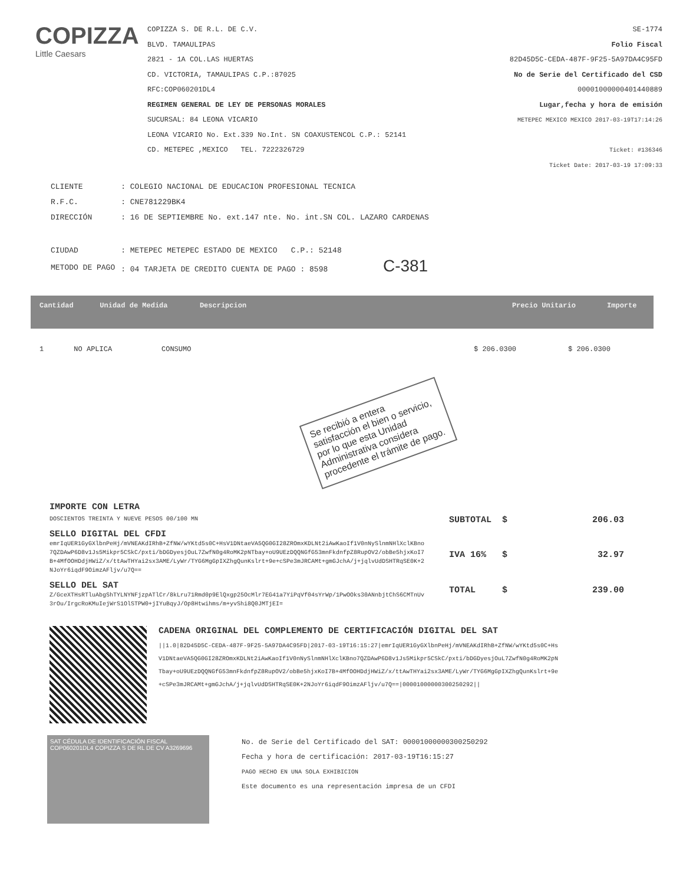COPIZZA
Little Caesars
COPIZZA S. DE R.L. DE C.V.
BLVD. TAMAULIPAS
2821 - 1A COL.LAS HUERTAS
CD. VICTORIA, TAMAULIPAS C.P.:87025
RFC:COP060201DL4
REGIMEN GENERAL DE LEY DE PERSONAS MORALES
SUCURSAL: 84 LEONA VICARIO
LEONA VICARIO No. Ext.339 No.Int. SN COAXUSTENCOL C.P.: 52141
CD. METEPEC ,MEXICO TEL. 7222326729
SE-1774
Folio Fiscal
82D45D5C-CEDA-487F-9F25-5A97DA4C95FD
No de Serie del Certificado del CSD
00001000000401440889
Lugar,fecha y hora de emisión
METEPEC MEXICO MEXICO 2017-03-19T17:14:26
Ticket: #136346
Ticket Date: 2017-03-19 17:09:33
| CLIENTE | : COLEGIO NACIONAL DE EDUCACION PROFESIONAL TECNICA |
| R.F.C. | : CNE781229BK4 |
| DIRECCIÓN | : 16 DE SEPTIEMBRE No. ext.147 nte. No. int.SN COL. LAZARO CARDENAS |
| CIUDAD | : METEPEC METEPEC ESTADO DE MEXICO C.P.: 52148 |
| METODO DE PAGO | : 04 TARJETA DE CREDITO CUENTA DE PAGO : 8598 C-381 |
| Cantidad | Unidad de Medida | Descripcion | Precio Unitario | Importe |
| --- | --- | --- | --- | --- |
| 1 | NO APLICA | CONSUMO | $ 206.0300 | $ 206.0300 |
Se recibió a entera satisfacción el bien o servicio, por lo que esta Unidad Administrativa considera procedente el trámite de pago.
IMPORTE CON LETRA
DOSCIENTOS TREINTA Y NUEVE PESOS 00/100 MN
SELLO DIGITAL DEL CFDI
emrIqUER1GyGXlbnPeHj/mVNEAKdIRhB+ZfNW/wYKtd5s0C+HsV1DNtaeVA5QG0GI28ZROmxKDLNt2iAwKaoIf1V0nNySlnmNHlXclKBno7QZDAwP6D8v1Js5Mikpr5CSkC/pxti/bDGDyesjOuL7ZwfN0g4RoMK2pNTbay+oU9UEzDQQNGfG53mnFkdnfpZ8RupOV2/obBe5hjxKoI7B+4MfOOHDdjHWiZ/x/ttAwTHYai2sx3AME/LyWr/TYG6MgGpIXZhgQunKslrt+9e+cSPe3mJRCAMt+gmGJchA/j+jqlvUdDSHTRqSE0K+2NJoYr6iqdF9OimzAFljv/u7Q==
SELLO DEL SAT
Z/GceXTHsRTluAbgShTYLNYNFjzpATlCr/8kLru71Rmd0p9ElQxgp25OcMlr7EG41a7YiPqVf04sYrWp/1PwOOks30ANnbjtChS6CMTnUv3rOu/IrgcRoKMuIejWrS1OlSTPW0+jIYuBqyJ/Op8Htwihms/m+yvShi8Q0JMTjEI=
| SUBTOTAL | $ | 206.03 |
| IVA 16% | $ | 32.97 |
| TOTAL | $ | 239.00 |
CADENA ORIGINAL DEL COMPLEMENTO DE CERTIFICACIÓN DIGITAL DEL SAT
||1.0|82D45D5C-CEDA-487F-9F25-5A97DA4C95FD|2017-03-19T16:15:27|emrIqUER1GyGXlbnPeHj/mVNEAKdIRhB+ZfNW/wYKtd5s0C+HsV1DNtaeVA5QG0GI28ZROmxKDLNt2iAwKaoIf1V0nNySlnmNHlXclKBno7QZDAwP6D8v1Js5Mikpr5CSkC/pxti/bDGDyesjOuL7ZwfN0g4RoMK2pNTbay+oU9UEzDQQNGfG53mnFkdnfpZ8RupOV2/obBe5hjxKoI7B+4MfOOHDdjHWiZ/x/ttAwTHYai2sx3AME/LyWr/TYG6MgGpIXZhgQunKslrt+9e+cSPe3mJRCAMt+gmGJchA/j+jqlvUdDSHTRqSE0K+2NJoYr6iqdF9OimzAFljv/u7Q==|00001000000300250292||
SAT CÉDULA DE IDENTIFICACIÓN FISCAL COP060201DL4 COPIZZA S DE RL DE CV A3269696
No. de Serie del Certificado del SAT: 00001000000300250292
Fecha y hora de certificación: 2017-03-19T16:15:27
PAGO HECHO EN UNA SOLA EXHIBICION
Este documento es una representación impresa de un CFDI